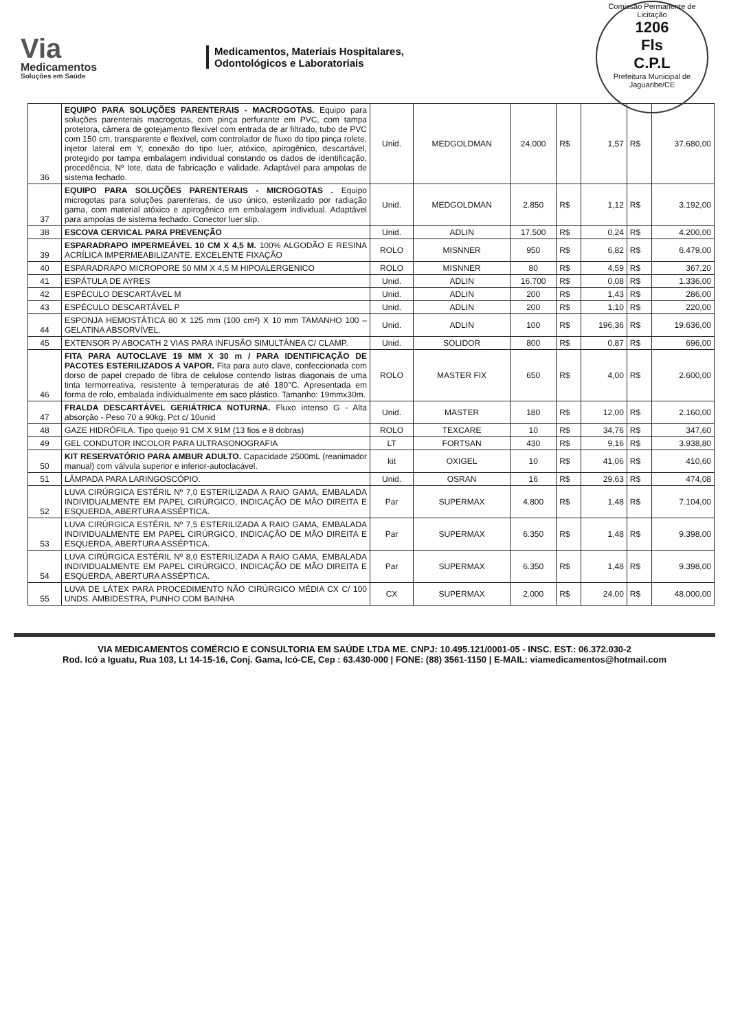Via
Medicamentos
Soluções em Saúde
Medicamentos, Materiais Hospitalares,
Odontológicos e Laboratoriais
Comissão Permanente de Licitação
1206
Fls
C.P.L
Prefeitura Municipal de Jaguaribe/CE
| 36 | EQUIPO PARA SOLUÇÕES PARENTERAIS - MACROGOTAS. Equipo para soluções parenterais macrogotas, com pinça perfurante em PVC, com tampa protetora, câmera de gotejamento flexível com entrada de ar filtrado, tubo de PVC com 150 cm, transparente e flexível, com controlador de fluxo do tipo pinça rolete, injetor lateral em Y, conexão do tipo luer, atóxico, apirogênico, descartável, protegido por tampa embalagem individual constando os dados de identificação, procedência, Nº lote, data de fabricação e validade. Adaptável para ampolas de sistema fechado. | Unid. | MEDGOLDMAN | 24.000 | R$ | 1,57 | R$ | 37.680,00 |
| 37 | EQUIPO PARA SOLUÇÕES PARENTERAIS - MICROGOTAS . Equipo microgotas para soluções parenterais, de uso único, esterilizado por radiação gama, com material atóxico e apirogênico em embalagem individual. Adaptável para ampolas de sistema fechado. Conector luer slip. | Unid. | MEDGOLDMAN | 2.850 | R$ | 1,12 | R$ | 3.192,00 |
| 38 | ESCOVA CERVICAL PARA PREVENÇÃO | Unid. | ADLIN | 17.500 | R$ | 0,24 | R$ | 4.200,00 |
| 39 | ESPARADRAPO IMPERMEÁVEL 10 CM X 4,5 M. 100% ALGODÃO E RESINA ACRÍLICA IMPERMEABILIZANTE. EXCELENTE FIXAÇÃO | ROLO | MISNNER | 950 | R$ | 6,82 | R$ | 6.479,00 |
| 40 | ESPARADRAPO MICROPORE 50 MM X 4,5 M HIPOALERGENICO | ROLO | MISNNER | 80 | R$ | 4,59 | R$ | 367,20 |
| 41 | ESPÁTULA DE AYRES | Unid. | ADLIN | 16.700 | R$ | 0,08 | R$ | 1.336,00 |
| 42 | ESPÉCULO DESCARTÁVEL M | Unid. | ADLIN | 200 | R$ | 1,43 | R$ | 286,00 |
| 43 | ESPÉCULO DESCARTÁVEL P | Unid. | ADLIN | 200 | R$ | 1,10 | R$ | 220,00 |
| 44 | ESPONJA HEMOSTÁTICA 80 X 125 mm (100 cm²) X 10 mm TAMANHO 100 – GELATINA ABSORVÍVEL. | Unid. | ADLIN | 100 | R$ | 196,36 | R$ | 19.636,00 |
| 45 | EXTENSOR P/ ABOCATH 2 VIAS PARA INFUSÃO SIMULTÂNEA C/ CLAMP. | Unid. | SOLIDOR | 800 | R$ | 0,87 | R$ | 696,00 |
| 46 | FITA PARA AUTOCLAVE 19 MM X 30 m / PARA IDENTIFICAÇÃO DE PACOTES ESTERILIZADOS A VAPOR. Fita para auto clave, confeccionada com dorso de papel crepado de fibra de celulose contendo listras diagonais de uma tinta termorreativa, resistente à temperaturas de até 180°C. Apresentada em forma de rolo, embalada individualmente em saco plástico. Tamanho: 19mmx30m. | ROLO | MASTER FIX | 650 | R$ | 4,00 | R$ | 2.600,00 |
| 47 | FRALDA DESCARTÁVEL GERIÁTRICA NOTURNA. Fluxo intenso G - Alta absorção - Peso 70 a 90kg. Pct c/ 10unid | Unid. | MASTER | 180 | R$ | 12,00 | R$ | 2.160,00 |
| 48 | GAZE HIDRÓFILA. Tipo queijo 91 CM X 91M (13 fios e 8 dobras) | ROLO | TEXCARE | 10 | R$ | 34,76 | R$ | 347,60 |
| 49 | GEL CONDUTOR INCOLOR PARA ULTRASONOGRAFIA | LT | FORTSAN | 430 | R$ | 9,16 | R$ | 3.938,80 |
| 50 | KIT RESERVATÓRIO PARA AMBUR ADULTO. Capacidade 2500mL (reanimador manual) com válvula superior e inferior-autoclacável. | kit | OXIGEL | 10 | R$ | 41,06 | R$ | 410,60 |
| 51 | LÂMPADA PARA LARINGOSCÓPIO. | Unid. | OSRAN | 16 | R$ | 29,63 | R$ | 474,08 |
| 52 | LUVA CIRÚRGICA ESTÉRIL Nº 7,0 ESTERILIZADA A RAIO GAMA, EMBALADA INDIVIDUALMENTE EM PAPEL CIRÚRGICO, INDICAÇÃO DE MÃO DIREITA E ESQUERDA, ABERTURA ASSÉPTICA. | Par | SUPERMAX | 4.800 | R$ | 1,48 | R$ | 7.104,00 |
| 53 | LUVA CIRÚRGICA ESTÉRIL Nº 7,5 ESTERILIZADA A RAIO GAMA, EMBALADA INDIVIDUALMENTE EM PAPEL CIRÚRGICO, INDICAÇÃO DE MÃO DIREITA E ESQUERDA, ABERTURA ASSÉPTICA. | Par | SUPERMAX | 6.350 | R$ | 1,48 | R$ | 9.398,00 |
| 54 | LUVA CIRÚRGICA ESTÉRIL Nº 8,0 ESTERILIZADA A RAIO GAMA, EMBALADA INDIVIDUALMENTE EM PAPEL CIRÚRGICO, INDICAÇÃO DE MÃO DIREITA E ESQUERDA, ABERTURA ASSÉPTICA. | Par | SUPERMAX | 6.350 | R$ | 1,48 | R$ | 9.398,00 |
| 55 | LUVA DE LÁTEX PARA PROCEDIMENTO NÃO CIRÚRGICO MÉDIA CX C/ 100 UNDS. AMBIDESTRA, PUNHO COM BAINHA | CX | SUPERMAX | 2.000 | R$ | 24,00 | R$ | 48.000,00 |
VIA MEDICAMENTOS COMÉRCIO E CONSULTORIA EM SAÚDE LTDA ME. CNPJ: 10.495.121/0001-05 - INSC. EST.: 06.372.030-2
Rod. Icó a Iguatu, Rua 103, Lt 14-15-16, Conj. Gama, Icó-CE, Cep : 63.430-000 | FONE: (88) 3561-1150 | E-MAIL: viamedicamentos@hotmail.com